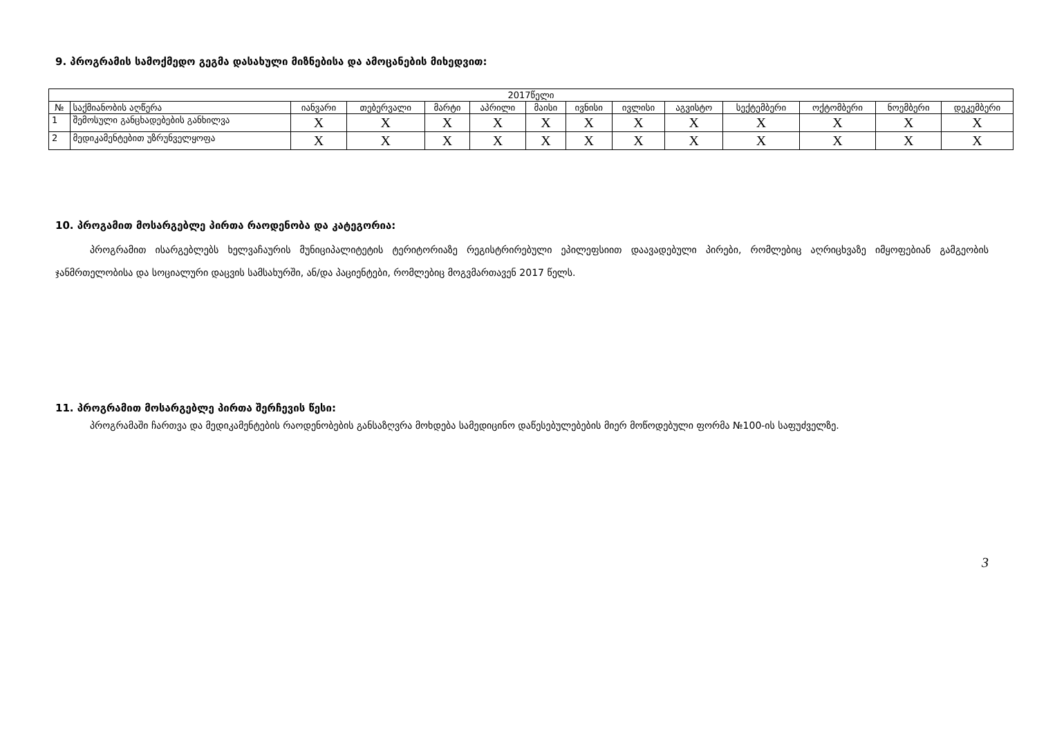9. პროგრამის სამოქმედო გეგმა დასახული მიზნებისა და ამოცანების მიხედვით:
| 2017წელი | | | | | | | | | | | | | |
| --- | --- | --- | --- | --- | --- | --- | --- | --- | --- | --- | --- | --- | --- |
| № | საქმიანობის აღწერა | იანვარი | თებერვალი | მარტი | აპრილი | მაისი | ივნისი | ივლისი | აგვისტო | სექტემბერი | ოქტომბერი | ნოემბერი | დეკემბერი |
| 1 | შემოსული განცხადებების განხილვა | X | X | X | X | X | X | X | X | X | X | X | X |
| 2 | მედიკამენტებით უზრუნველყოფა | X | X | X | X | X | X | X | X | X | X | X | X |
10. პროგამით მოსარგებლე პირთა რაოდენობა და კატეგორია:
პროგრამით ისარგებლებს ხელვაჩაურის მუნიციპალიტეტის ტერიტორიაზე რეგისტრირებული ეპილეფსიით დაავადებული პირები, რომლებიც აღრიცხვაზე იმყოფებიან გამგეობის ჯანმრთელობისა და სოციალური დაცვის სამსახურში, ან/და პაციენტები, რომლებიც მოგვმართავენ 2017 წელს.
11. პროგრამით მოსარგებლე პირთა შერჩევის წესი:
პროგრამაში ჩართვა და მედიკამენტების რაოდენობების განსაზღვრა მოხდება სამედიცინო დაწესებულებების მიერ მოწოდებული ფორმა №100-ის საფუძველზე.
3